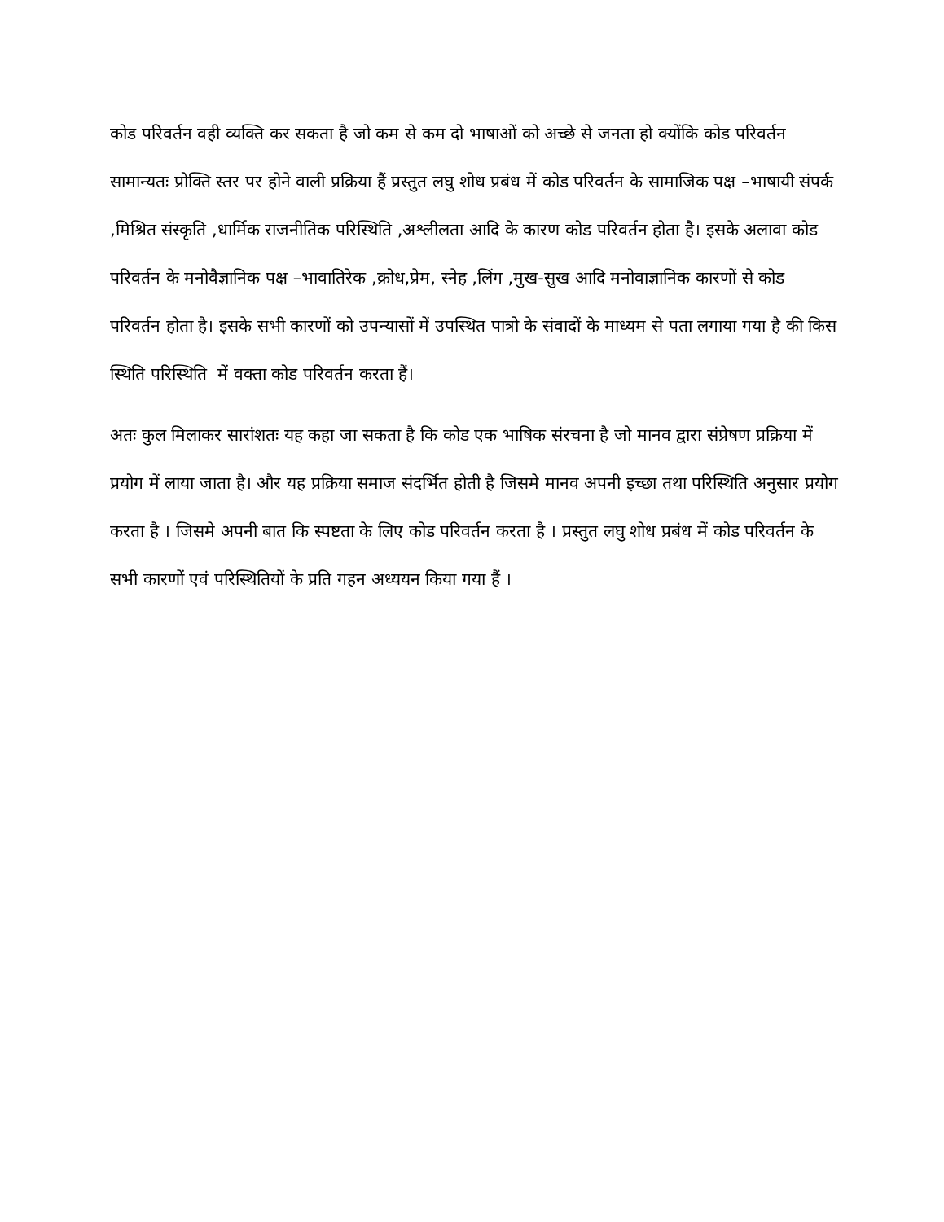कोड परिवर्तन वही व्यक्ति कर सकता है जो कम से कम दो भाषाओं को अच्छे से जनता हो क्योंकि कोड परिवर्तन सामान्यतः प्रोक्ति स्तर पर होने वाली प्रक्रिया हैं प्रस्तुत लघु शोध प्रबंध में कोड परिवर्तन के सामाजिक पक्ष –भाषायी संपर्क ,मिश्रित संस्कृति ,धार्मिक राजनीतिक परिस्थिति ,अश्लीलता आदि के कारण कोड परिवर्तन होता है। इसके अलावा कोड परिवर्तन के मनोवैज्ञानिक पक्ष –भावातिरेक ,क्रोध,प्रेम, स्नेह ,लिंग ,मुख-सुख आदि मनोवाज्ञानिक कारणों से कोड परिवर्तन होता है। इसके सभी कारणों को उपन्यासों में उपस्थित पात्रो के संवादों के माध्यम से पता लगाया गया है की किस स्थिति परिस्थिति में वक्ता कोड परिवर्तन करता हैं।
अतः कुल मिलाकर सारांशतः यह कहा जा सकता है कि कोड एक भाषिक संरचना है जो मानव द्वारा संप्रेषण प्रक्रिया में प्रयोग में लाया जाता है। और यह प्रक्रिया समाज संदर्भित होती है जिसमे मानव अपनी इच्छा तथा परिस्थिति अनुसार प्रयोग करता है । जिसमे अपनी बात कि स्पष्टता के लिए कोड परिवर्तन करता है । प्रस्तुत लघु शोध प्रबंध में कोड परिवर्तन के सभी कारणों एवं परिस्थितियों के प्रति गहन अध्ययन किया गया हैं ।